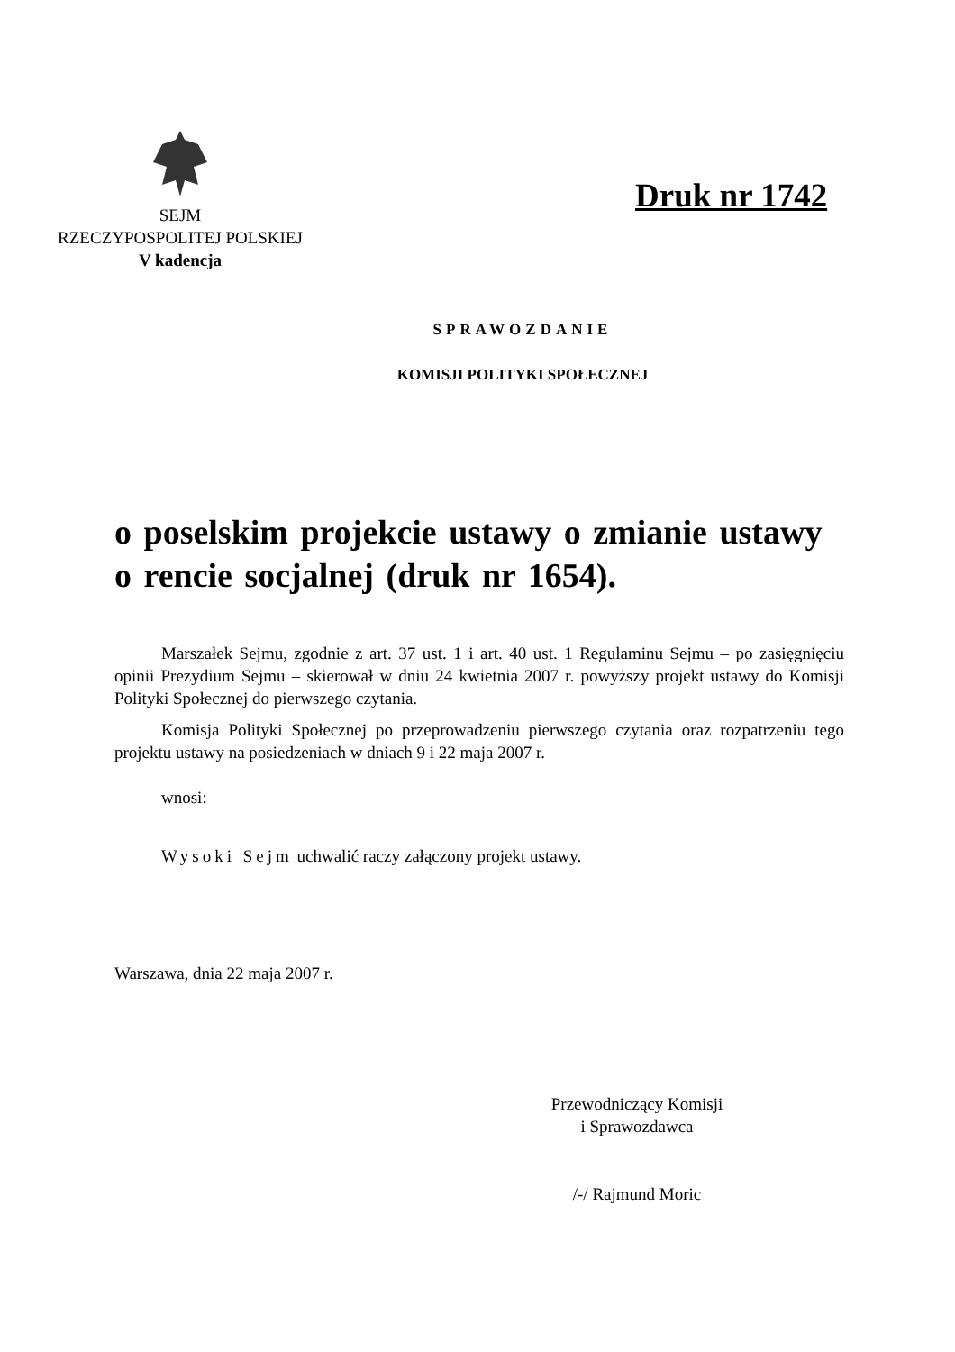SEJM
RZECZYPOSPOLITEJ POLSKIEJ
V kadencja
Druk nr 1742
SPRAWOZDANIE
KOMISJI POLITYKI SPOŁECZNEJ
o poselskim projekcie ustawy o zmianie ustawy o rencie socjalnej (druk nr 1654).
Marszałek Sejmu, zgodnie z art. 37 ust. 1 i art. 40 ust. 1 Regulaminu Sejmu – po zasięgnięciu opinii Prezydium Sejmu – skierował w dniu 24 kwietnia 2007 r. powyższy projekt ustawy do Komisji Polityki Społecznej do pierwszego czytania.
Komisja Polityki Społecznej po przeprowadzeniu pierwszego czytania oraz rozpatrzeniu tego projektu ustawy na posiedzeniach w dniach 9 i 22 maja 2007 r.
wnosi:
Wysoki Sejm uchwalić raczy załączony projekt ustawy.
Warszawa, dnia 22 maja 2007 r.
Przewodniczący Komisji
i Sprawozdawca
/-/ Rajmund Moric